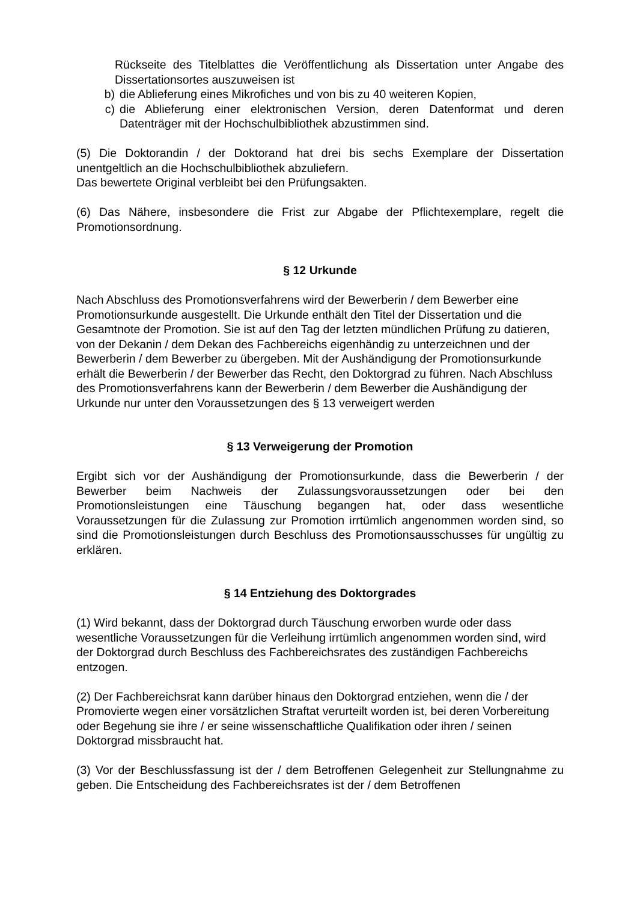Rückseite des Titelblattes die Veröffentlichung als Dissertation unter Angabe des Dissertationsortes auszuweisen ist
b) die Ablieferung eines Mikrofiches und von bis zu 40 weiteren Kopien,
c) die Ablieferung einer elektronischen Version, deren Datenformat und deren Datenträger mit der Hochschulbibliothek abzustimmen sind.
(5) Die Doktorandin / der Doktorand hat drei bis sechs Exemplare der Dissertation unentgeltlich an die Hochschulbibliothek abzuliefern.
Das bewertete Original verbleibt bei den Prüfungsakten.
(6) Das Nähere, insbesondere die Frist zur Abgabe der Pflichtexemplare, regelt die Promotionsordnung.
§ 12 Urkunde
Nach Abschluss des Promotionsverfahrens wird der Bewerberin / dem Bewerber eine Promotionsurkunde ausgestellt. Die Urkunde enthält den Titel der Dissertation und die Gesamtnote der Promotion. Sie ist auf den Tag der letzten mündlichen Prüfung zu datieren, von der Dekanin / dem Dekan des Fachbereichs eigenhändig zu unterzeichnen und der Bewerberin / dem Bewerber zu übergeben. Mit der Aushändigung der Promotionsurkunde erhält die Bewerberin / der Bewerber das Recht, den Doktorgrad zu führen. Nach Abschluss des Promotionsverfahrens kann der Bewerberin / dem Bewerber die Aushändigung der Urkunde nur unter den Voraussetzungen des § 13 verweigert werden
§ 13 Verweigerung der Promotion
Ergibt sich vor der Aushändigung der Promotionsurkunde, dass die Bewerberin / der Bewerber beim Nachweis der Zulassungsvoraussetzungen oder bei den Promotionsleistungen eine Täuschung begangen hat, oder dass wesentliche Voraussetzungen für die Zulassung zur Promotion irrtümlich angenommen worden sind, so sind die Promotionsleistungen durch Beschluss des Promotionsausschusses für ungültig zu erklären.
§ 14 Entziehung des Doktorgrades
(1) Wird bekannt, dass der Doktorgrad durch Täuschung erworben wurde oder dass wesentliche Voraussetzungen für die Verleihung irrtümlich angenommen worden sind, wird der Doktorgrad durch Beschluss des Fachbereichsrates des zuständigen Fachbereichs entzogen.
(2) Der Fachbereichsrat kann darüber hinaus den Doktorgrad entziehen, wenn die / der Promovierte wegen einer vorsätzlichen Straftat verurteilt worden ist, bei deren Vorbereitung oder Begehung sie ihre / er seine wissenschaftliche Qualifikation oder ihren / seinen Doktorgrad missbraucht hat.
(3) Vor der Beschlussfassung ist der / dem Betroffenen Gelegenheit zur Stellungnahme zu geben. Die Entscheidung des Fachbereichsrates ist der / dem Betroffenen